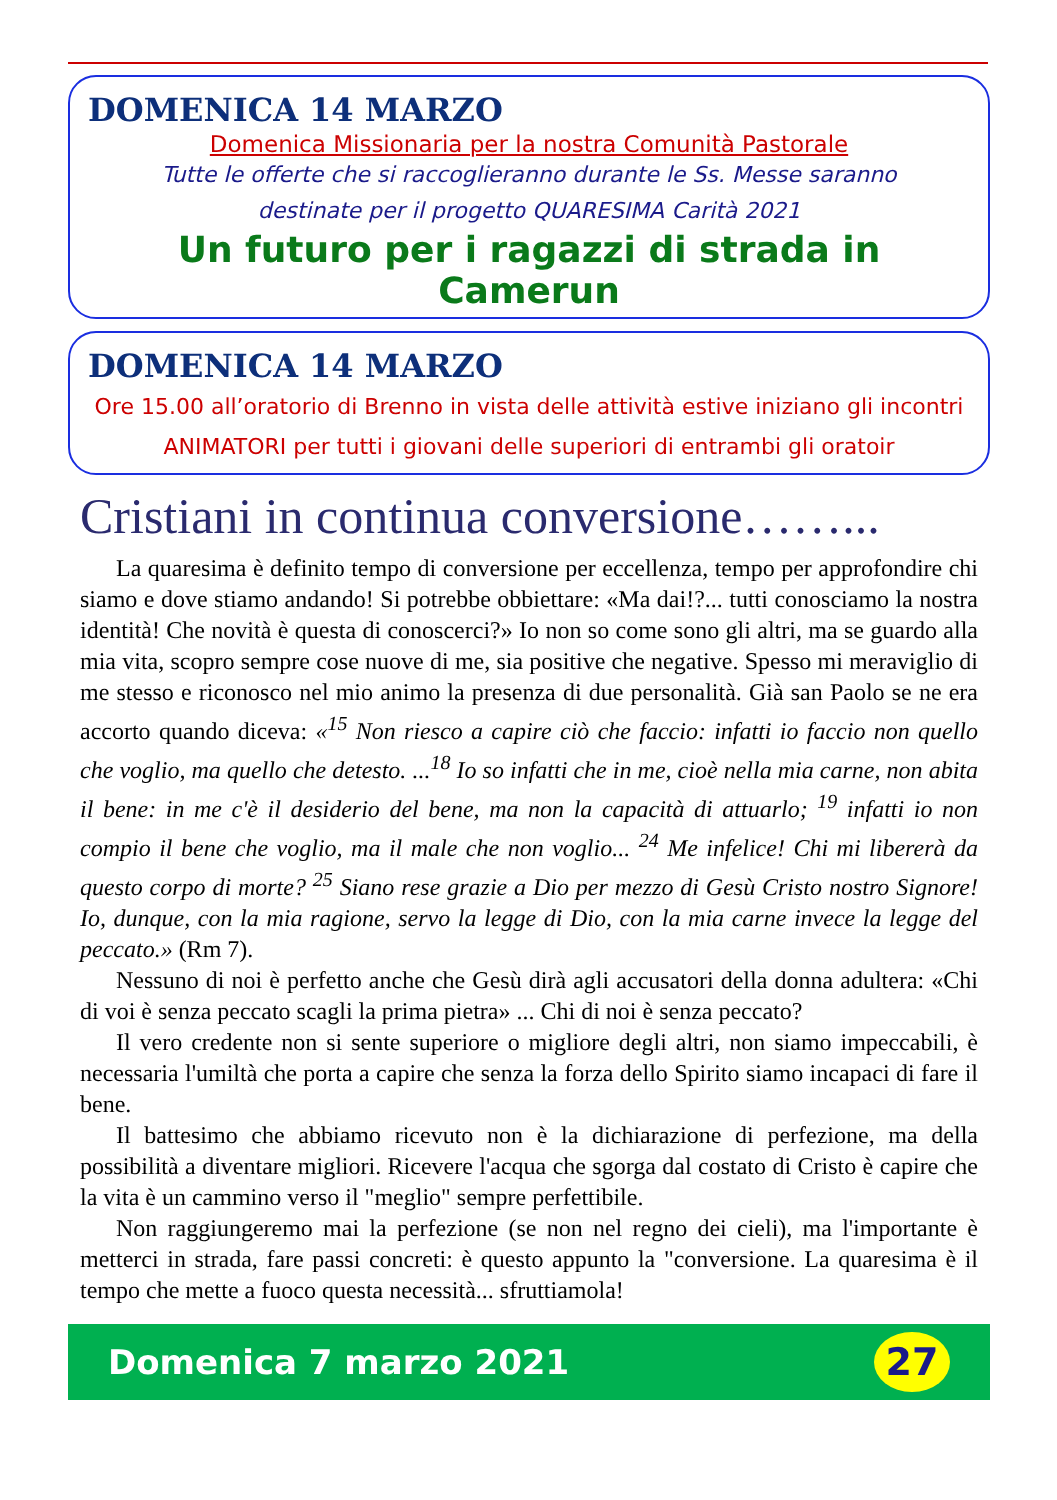DOMENICA 14 MARZO
Domenica Missionaria per la nostra Comunità Pastorale
Tutte le offerte che si raccoglieranno durante le Ss. Messe saranno
destinate per il progetto QUARESIMA Carità 2021
Un futuro per i ragazzi di strada in Camerun
DOMENICA 14 MARZO
Ore 15.00 all’oratorio di Brenno in vista delle attività estive iniziano gli incontri
ANIMATORI per tutti i giovani delle superiori di entrambi gli oratoir
Cristiani in continua conversione……...
La quaresima è definito tempo di conversione per eccellenza, tempo per approfondire chi siamo e dove stiamo andando! Si potrebbe obbiettare: «Ma dai!?... tutti conosciamo la nostra identità! Che novità è questa di conoscerci?» Io non so come sono gli altri, ma se guardo alla mia vita, scopro sempre cose nuove di me, sia positive che negative. Spesso mi meraviglio di me stesso e riconosco nel mio animo la presenza di due personalità. Già san Paolo se ne era accorto quando diceva: «<sup>15</sup> Non riesco a capire ciò che faccio: infatti io faccio non quello che voglio, ma quello che detesto. ...<sup>18</sup> Io so infatti che in me, cioè nella mia carne, non abita il bene: in me c'è il desiderio del bene, ma non la capacità di attuarlo; <sup>19</sup> infatti io non compio il bene che voglio, ma il male che non voglio... <sup>24</sup> Me infelice! Chi mi libererà da questo corpo di morte? <sup>25</sup> Siano rese grazie a Dio per mezzo di Gesù Cristo nostro Signore! Io, dunque, con la mia ragione, servo la legge di Dio, con la mia carne invece la legge del peccato.» (Rm 7).
Nessuno di noi è perfetto anche che Gesù dirà agli accusatori della donna adultera: «Chi di voi è senza peccato scagli la prima pietra» ... Chi di noi è senza peccato?
Il vero credente non si sente superiore o migliore degli altri, non siamo impeccabili, è necessaria l'umiltà che porta a capire che senza la forza dello Spirito siamo incapaci di fare il bene.
Il battesimo che abbiamo ricevuto non è la dichiarazione di perfezione, ma della possibilità a diventare migliori. Ricevere l'acqua che sgorga dal costato di Cristo è capire che la vita è un cammino verso il "meglio" sempre perfettibile.
Non raggiungeremo mai la perfezione (se non nel regno dei cieli), ma l'importante è metterci in strada, fare passi concreti: è questo appunto la "conversione. La quaresima è il tempo che mette a fuoco questa necessità... sfruttiamola!
Domenica 7 marzo 2021
27